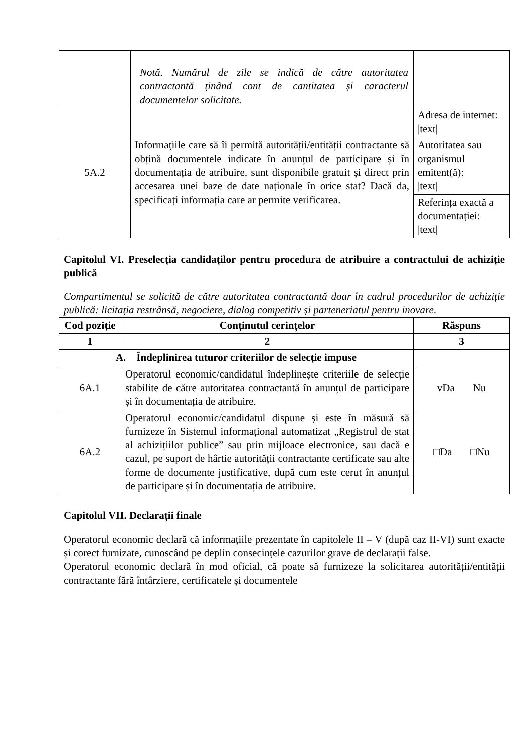| | Notă. Numărul de zile se indică de către autoritatea contractantă ținând cont de cantitatea și caracterul documentelor solicitate. | |
| 5A.2 | Informațiile care să îi permită autorității/entității contractante să obțină documentele indicate în anunțul de participare și în documentația de atribuire, sunt disponibile gratuit și direct prin accesarea unei baze de date naționale în orice stat? Dacă da, specificați informația care ar permite verificarea. | / Adresa de internet: /text/ / / Autoritatea sau organismul emitent(ă): /text/ / / Referința exactă a documentației: /text/ / |
Capitolul VI. Preselecția candidaților pentru procedura de atribuire a contractului de achiziție publică
Compartimentul se solicită de către autoritatea contractantă doar în cadrul procedurilor de achiziție publică: licitația restrânsă, negociere, dialog competitiv și parteneriatul pentru inovare.
| Cod poziție | Conținutul cerințelor | Răspuns |
| --- | --- | --- |
| 1 | 2 | 3 |
| A. Îndeplinirea tuturor criteriilor de selecție impuse | | |
| 6A.1 | Operatorul economic/candidatul îndeplinește criteriile de selecție stabilite de către autoritatea contractantă în anunțul de participare și în documentația de atribuire. | vDa Nu |
| 6A.2 | Operatorul economic/candidatul dispune și este în măsură să furnizeze în Sistemul informațional automatizat „Registrul de stat al achizițiilor publice” sau prin mijloace electronice, sau dacă e cazul, pe suport de hârtie autorității contractante certificate sau alte forme de documente justificative, după cum este cerut în anunțul de participare și în documentația de atribuire. | □Da □Nu |
Capitolul VII. Declarații finale
Operatorul economic declară că informațiile prezentate în capitolele II – V (după caz II-VI) sunt exacte și corect furnizate, cunoscând pe deplin consecințele cazurilor grave de declarații false.
Operatorul economic declară în mod oficial, că poate să furnizeze la solicitarea autorității/entității contractante fără întârziere, certificatele și documentele